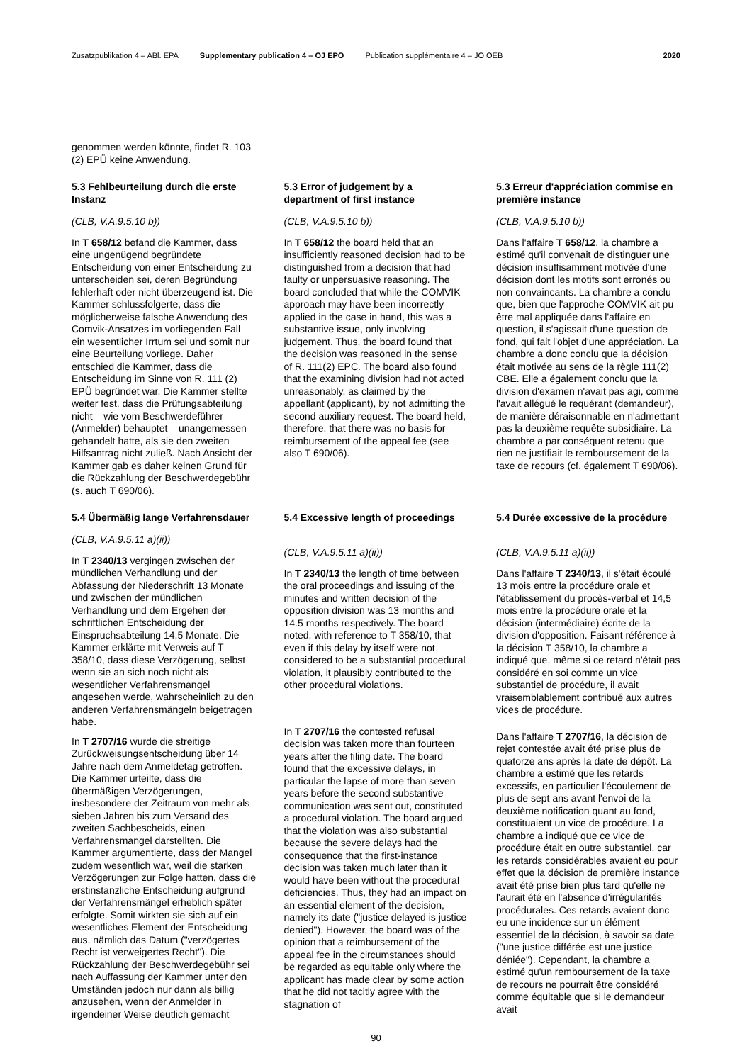Zusatzpublikation 4 – ABl. EPA Supplementary publication 4 – OJ EPO Publication supplémentaire 4 – JO OEB 2020
genommen werden könnte, findet R. 103 (2) EPÜ keine Anwendung.
5.3 Fehlbeurteilung durch die erste Instanz
(CLB, V.A.9.5.10 b))
In T 658/12 befand die Kammer, dass eine ungenügend begründete Entscheidung von einer Entscheidung zu unterscheiden sei, deren Begründung fehlerhaft oder nicht überzeugend ist. Die Kammer schlussfolgerte, dass die möglicherweise falsche Anwendung des Comvik-Ansatzes im vorliegenden Fall ein wesentlicher Irrtum sei und somit nur eine Beurteilung vorliege. Daher entschied die Kammer, dass die Entscheidung im Sinne von R. 111 (2) EPÜ begründet war. Die Kammer stellte weiter fest, dass die Prüfungsabteilung nicht – wie vom Beschwerdeführer (Anmelder) behauptet – unangemessen gehandelt hatte, als sie den zweiten Hilfsantrag nicht zuließ. Nach Ansicht der Kammer gab es daher keinen Grund für die Rückzahlung der Beschwerdegebühr (s. auch T 690/06).
5.3 Error of judgement by a department of first instance
(CLB, V.A.9.5.10 b))
In T 658/12 the board held that an insufficiently reasoned decision had to be distinguished from a decision that had faulty or unpersuasive reasoning. The board concluded that while the COMVIK approach may have been incorrectly applied in the case in hand, this was a substantive issue, only involving judgement. Thus, the board found that the decision was reasoned in the sense of R. 111(2) EPC. The board also found that the examining division had not acted unreasonably, as claimed by the appellant (applicant), by not admitting the second auxiliary request. The board held, therefore, that there was no basis for reimbursement of the appeal fee (see also T 690/06).
5.3 Erreur d'appréciation commise en première instance
(CLB, V.A.9.5.10 b))
Dans l'affaire T 658/12, la chambre a estimé qu'il convenait de distinguer une décision insuffisamment motivée d'une décision dont les motifs sont erronés ou non convaincants. La chambre a conclu que, bien que l'approche COMVIK ait pu être mal appliquée dans l'affaire en question, il s'agissait d'une question de fond, qui fait l'objet d'une appréciation. La chambre a donc conclu que la décision était motivée au sens de la règle 111(2) CBE. Elle a également conclu que la division d'examen n'avait pas agi, comme l'avait allégué le requérant (demandeur), de manière déraisonnable en n'admettant pas la deuxième requête subsidiaire. La chambre a par conséquent retenu que rien ne justifiait le remboursement de la taxe de recours (cf. également T 690/06).
5.4 Übermäßig lange Verfahrens­dauer
(CLB, V.A.9.5.11 a)(ii))
In T 2340/13 vergingen zwischen der mündlichen Verhandlung und der Abfassung der Niederschrift 13 Monate und zwischen der mündlichen Verhandlung und dem Ergehen der schriftlichen Entscheidung der Einspruchsabteilung 14,5 Monate. Die Kammer erklärte mit Verweis auf T 358/10, dass diese Verzögerung, selbst wenn sie an sich noch nicht als wesentlicher Verfahrensmangel angesehen werde, wahrscheinlich zu den anderen Verfahrensmängeln beigetragen habe.
In T 2707/16 wurde die streitige Zurückweisungsentscheidung über 14 Jahre nach dem Anmeldetag getroffen. Die Kammer urteilte, dass die übermäßigen Verzögerungen, insbesondere der Zeitraum von mehr als sieben Jahren bis zum Versand des zweiten Sachbescheids, einen Verfahrensmangel darstellten. Die Kammer argumentierte, dass der Mangel zudem wesentlich war, weil die starken Verzögerungen zur Folge hatten, dass die erstinstanzliche Entscheidung aufgrund der Verfahrensmängel erheblich später erfolgte. Somit wirkten sie sich auf ein wesentliches Element der Entscheidung aus, nämlich das Datum ("verzögertes Recht ist verweigertes Recht"). Die Rückzahlung der Beschwerdegebühr sei nach Auffassung der Kammer unter den Umständen jedoch nur dann als billig anzusehen, wenn der Anmelder in irgendeiner Weise deutlich gemacht
5.4 Excessive length of proceedings
(CLB, V.A.9.5.11 a)(ii))
In T 2340/13 the length of time between the oral proceedings and issuing of the minutes and written decision of the opposition division was 13 months and 14.5 months respectively. The board noted, with reference to T 358/10, that even if this delay by itself were not considered to be a substantial procedural violation, it plausibly contributed to the other procedural violations.
In T 2707/16 the contested refusal decision was taken more than fourteen years after the filing date. The board found that the excessive delays, in particular the lapse of more than seven years before the second substantive communication was sent out, constituted a procedural violation. The board argued that the violation was also substantial because the severe delays had the consequence that the first-instance decision was taken much later than it would have been without the procedural deficiencies. Thus, they had an impact on an essential element of the decision, namely its date ("justice delayed is justice denied"). However, the board was of the opinion that a reimbursement of the appeal fee in the circumstances should be regarded as equitable only where the applicant has made clear by some action that he did not tacitly agree with the stagnation of
5.4 Durée excessive de la procédure
(CLB, V.A.9.5.11 a)(ii))
Dans l'affaire T 2340/13, il s'était écoulé 13 mois entre la procédure orale et l'établissement du procès-verbal et 14,5 mois entre la procédure orale et la décision (intermédiaire) écrite de la division d'opposition. Faisant référence à la décision T 358/10, la chambre a indiqué que, même si ce retard n'était pas considéré en soi comme un vice substantiel de procédure, il avait vraisemblablement contribué aux autres vices de procédure.
Dans l'affaire T 2707/16, la décision de rejet contestée avait été prise plus de quatorze ans après la date de dépôt. La chambre a estimé que les retards excessifs, en particulier l'écoulement de plus de sept ans avant l'envoi de la deuxième notification quant au fond, constituaient un vice de procédure. La chambre a indiqué que ce vice de procédure était en outre substantiel, car les retards considérables avaient eu pour effet que la décision de première instance avait été prise bien plus tard qu'elle ne l'aurait été en l'absence d'irrégularités procédurales. Ces retards avaient donc eu une incidence sur un élément essentiel de la décision, à savoir sa date ("une justice différée est une justice déniée"). Cependant, la chambre a estimé qu'un remboursement de la taxe de recours ne pourrait être considéré comme équitable que si le demandeur avait
90